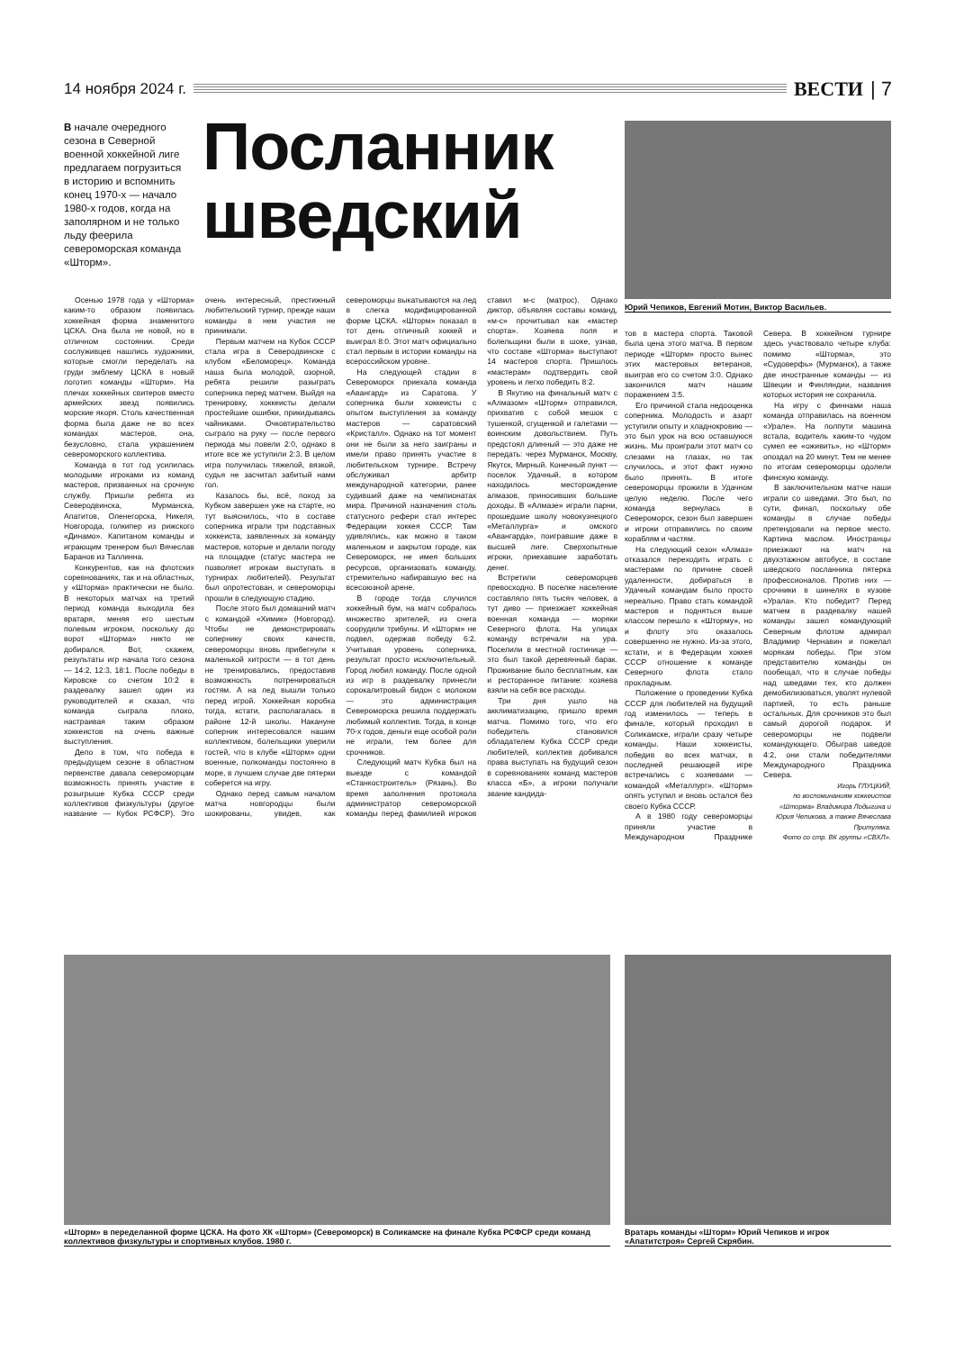14 ноября 2024 г.
ВЕСТИ | 7
В начале очередного сезона в Северной военной хоккейной лиге предлагаем погрузиться в историю и вспомнить конец 1970-х — начало 1980-х годов, когда на заполярном и не только льду феерила североморская команда «Шторм».
Посланник
шведский
Юрий Чепиков, Евгений Мотин, Виктор Васильев.
Осенью 1978 года у «Шторма» каким-то образом появилась хоккейная форма знаменитого ЦСКА. Она была не новой, но в отличном состоянии. Среди сослуживцев нашлись художники, которые смогли переделать на груди эмблему ЦСКА в новый логотип команды «Шторм». На плечах хоккейных свитеров вместо армейских звезд появились морские якоря. Столь качественная форма была даже не во всех командах мастеров, она, безусловно, стала украшением североморского коллектива.
Команда в тот год усилилась молодыми игроками из команд мастеров, призванных на срочную службу. Пришли ребята из Северодвинска, Мурманска, Апатитов, Оленегорска, Никеля, Новгорода, голкипер из рижского «Динамо». Капитаном команды и играющим тренером был Вячеслав Баранов из Таллинна.
Конкурентов, как на флотских соревнованиях, так и на областных, у «Шторма» практически не было. В некоторых матчах на третий период команда выходила без вратаря, меняя его шестым полевым игроком, поскольку до ворот «Шторма» никто не добирался. Вот, скажем, результаты игр начала того сезона — 14:2, 12:3, 18:1. После победы в Кировске со счетом 10:2 в раздевалку зашел один из руководителей и сказал, что команда сыграла плохо, настраивая таким образом хоккеистов на очень важные выступления.
Дело в том, что победа в предыдущем сезоне в областном первенстве давала североморцам возможность принять участие в розыгрыше Кубка СССР среди коллективов физкультуры (другое название — Кубок РСФСР). Это очень интересный, престижный любительский турнир, прежде наши команды в нем участия не принимали.
Первым матчем на Кубок СССР стала игра в Северодвинске с клубом «Беломорец». Команда наша была молодой, озорной, ребята решили разыграть соперника перед матчем. Выйдя на тренировку, хоккеисты делали простейшие ошибки, прикидываясь чайниками. Очковтирательство сыграло на руку — после первого периода мы повели 2:0, однако в итоге все же уступили 2:3. В целом игра получилась тяжелой, вязкой, судья не засчитал забитый нами гол.
Казалось бы, всё, поход за Кубком завершен уже на старте, но тут выяснилось, что в составе соперника играли три подставных хоккеиста, заявленных за команду мастеров, которые и делали погоду на площадке (статус мастера не позволяет игрокам выступать в турнирах любителей). Результат был опротестован, и североморцы прошли в следующую стадию.
После этого был домашний матч с командой «Химик» (Новгород). Чтобы не демонстрировать сопернику своих качеств, североморцы вновь прибегнули к маленькой хитрости — в тот день не тренировались, предоставив возможность потренироваться гостям. А на лед вышли только перед игрой. Хоккейная коробка тогда, кстати, располагалась в районе 12-й школы. Накануне соперник интересовался нашим коллективом, болельщики уверили гостей, что в клубе «Шторм» одни военные, полкоманды постоянно в море, в лучшем случае две пятерки соберется на игру.
Однако перед самым началом матча новгородцы были шокированы, увидев, как североморцы выкатываются на лед в слегка модифицированной форме ЦСКА. «Шторм» показал в тот день отличный хоккей и выиграл 8:0. Этот матч официально стал первым в истории команды на всероссийском уровне.
На следующей стадии в Североморск приехала команда «Авангард» из Саратова. У соперника были хоккеисты с опытом выступления за команду мастеров — саратовский «Кристалл». Однако на тот момент они не были за него заиграны и имели право принять участие в любительском турнире. Встречу обслуживал арбитр международной категории, ранее судивший даже на чемпионатах мира. Причиной назначения столь статусного рефери стал интерес Федерации хоккея СССР. Там удивлялись, как можно в таком маленьком и закрытом городе, как Североморск, не имея больших ресурсов, организовать команду, стремительно набиравшую вес на всесоюзной арене.
В городе тогда случился хоккейный бум, на матч собралось множество зрителей, из снега соорудили трибуны. И «Шторм» не подвел, одержав победу 6:2. Учитывая уровень соперника, результат просто исключительный. Город любил команду. После одной из игр в раздевалку принесли сорокалитровый бидон с молоком — это администрация Североморска решила поддержать любимый коллектив. Тогда, в конце 70-х годов, деньги еще особой роли не играли, тем более для срочников.
Следующий матч Кубка был на выезде с командой «Станкостроитель» (Рязань). Во время заполнения протокола администратор североморской команды перед фамилией игроков ставил м-с (матрос). Однако диктор, объявляя составы команд, «м-с» прочитывал как «мастер спорта». Хозяева поля и болельщики были в шоке, узнав, что составе «Шторма» выступают 14 мастеров спорта. Пришлось «мастерам» подтвердить свой уровень и легко победить 8:2.
В Якутию на финальный матч с «Алмазом» «Шторм» отправился, прихватив с собой мешок с тушенкой, сгущенкой и галетами — воинским довольствием. Путь предстоял длинный — это даже не передать: через Мурманск, Москву, Якутск, Мирный. Конечный пункт — поселок Удачный, в котором находилось месторождение алмазов, приносивших большие доходы. В «Алмазе» играли парни, прошедшие школу новокузнецкого «Металлурга» и омского «Авангарда», поигравшие даже в высшей лиге. Сверхопытные игроки, приехавшие заработать денег.
Встретили североморцев превосходно. В поселке население составляло пять тысяч человек, а тут диво — приезжает хоккейная военная команда — моряки Северного флота. На улицах команду встречали на ура. Поселили в местной гостинице — это был такой деревянный барак. Проживание было бесплатным, как и ресторанное питание: хозяева взяли на себя все расходы.
Три дня ушло на акклиматизацию, пришло время матча. Помимо того, что его победитель становился обладателем Кубка СССР среди любителей, коллектив добивался права выступать на будущий сезон в соревнованиях команд мастеров класса «Б», а игроки получали звание кандида-
тов в мастера спорта. Таковой была цена этого матча. В первом периоде «Шторм» просто вынес этих мастеровых ветеранов, выиграв его со счетом 3:0. Однако закончился матч нашим поражением 3:5.
Его причиной стала недооценка соперника. Молодость и азарт уступили опыту и хладнокровию — это был урок на всю оставшуюся жизнь. Мы проиграли этот матч со слезами на глазах, но так случилось, и этот факт нужно было принять. В итоге североморцы прожили в Удачном целую неделю. После чего команда вернулась в Североморск, сезон был завершен и игроки отправились по своим кораблям и частям.
На следующий сезон «Алмаз» отказался переходить играть с мастерами по причине своей удаленности, добираться в Удачный командам было просто нереально. Право стать командой мастеров и подняться выше классом перешло к «Шторму», но и флоту это оказалось совершенно не нужно. Из-за этого, кстати, и в Федерации хоккея СССР отношение к команде Северного флота стало прохладным.
Положение о проведении Кубка СССР для любителей на будущий год изменилось — теперь в финале, который проходил в Соликамске, играли сразу четыре команды. Наши хоккеисты, победив во всех матчах, в последней решающей игре встречались с хозяевами — командой «Металлург». «Шторм» опять уступил и вновь остался без своего Кубка СССР.
А в 1980 году североморцы приняли участие в Международном Празднике Севера. В хоккейном турнире здесь участвовало четыре клуба: помимо «Шторма», это «Судоверфь» (Мурманск), а также две иностранные команды — из Швеции и Финляндии, названия которых история не сохранила.
На игру с финнами наша команда отправилась на военном «Урале». На полпути машина встала, водитель каким-то чудом сумел ее «оживить», но «Шторм» опоздал на 20 минут. Тем не менее по итогам североморцы одолели финскую команду.
В заключительном матче наши играли со шведами. Это был, по сути, финал, поскольку обе команды в случае победы претендовали на первое место. Картина маслом. Иностранцы приезжают на матч на двухэтажном автобусе, в составе шведского посланника пятерка профессионалов. Против них — срочники в шинелях в кузове «Урала». Кто победит? Перед матчем в раздевалку нашей команды зашел командующий Северным флотом адмирал Владимир Чернавин и пожелал морякам победы. При этом представителю команды он пообещал, что в случае победы над шведами тех, кто должен демобилизоваться, уволят нулевой партией, то есть раньше остальных. Для срочников это был самый дорогой подарок. И североморцы не подвели командующего. Обыграв шведов 4:2, они стали победителями Международного Праздника Севера.
Игорь ГЛУЦКИЙ,
по воспоминаниям хоккеистов «Шторма» Владимира Лодыгина и Юрия Чепикова, а также Вячеслава Притуляка.
Фото со стр. ВК группы «СВХЛ».
«Шторм» в переделанной форме ЦСКА. На фото ХК «Шторм» (Североморск) в Соликамске на финале Кубка РСФСР среди команд коллективов физкультуры и спортивных клубов. 1980 г.
Вратарь команды «Шторм» Юрий Чепиков и игрок «Апатитстроя» Сергей Скрябин.